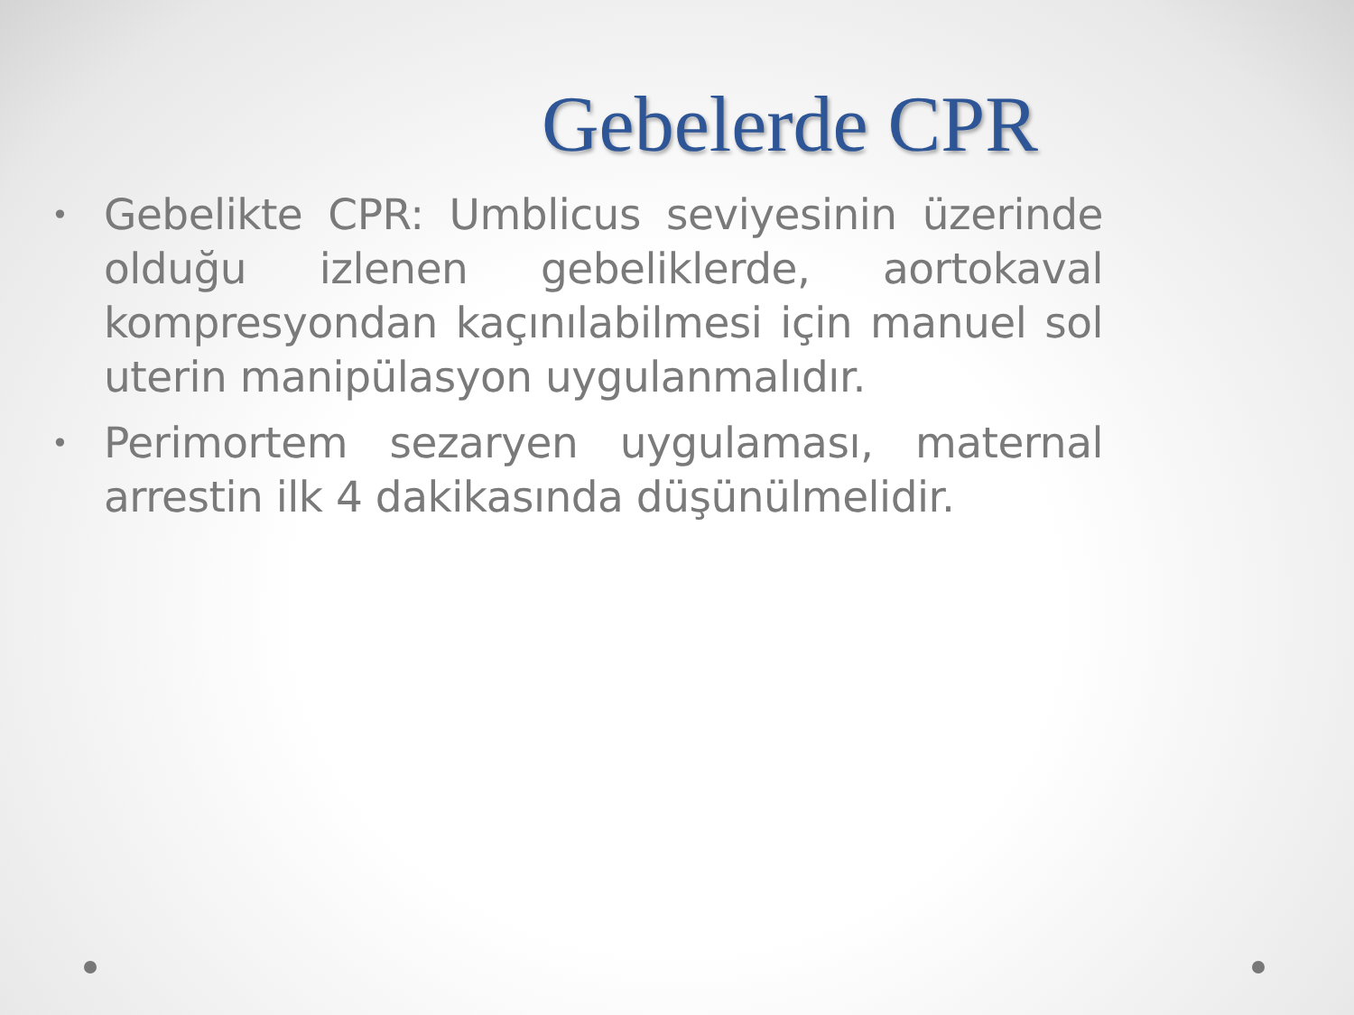Gebelerde CPR
• Gebelikte CPR: Umblicus seviyesinin üzerinde olduğu izlenen gebeliklerde, aortokaval kompresyondan kaçınılabilmesi için manuel sol uterin manipülasyon uygulanmalıdır.
• Perimortem sezaryen uygulaması, maternal arrestin ilk 4 dakikasında düşünülmelidir.